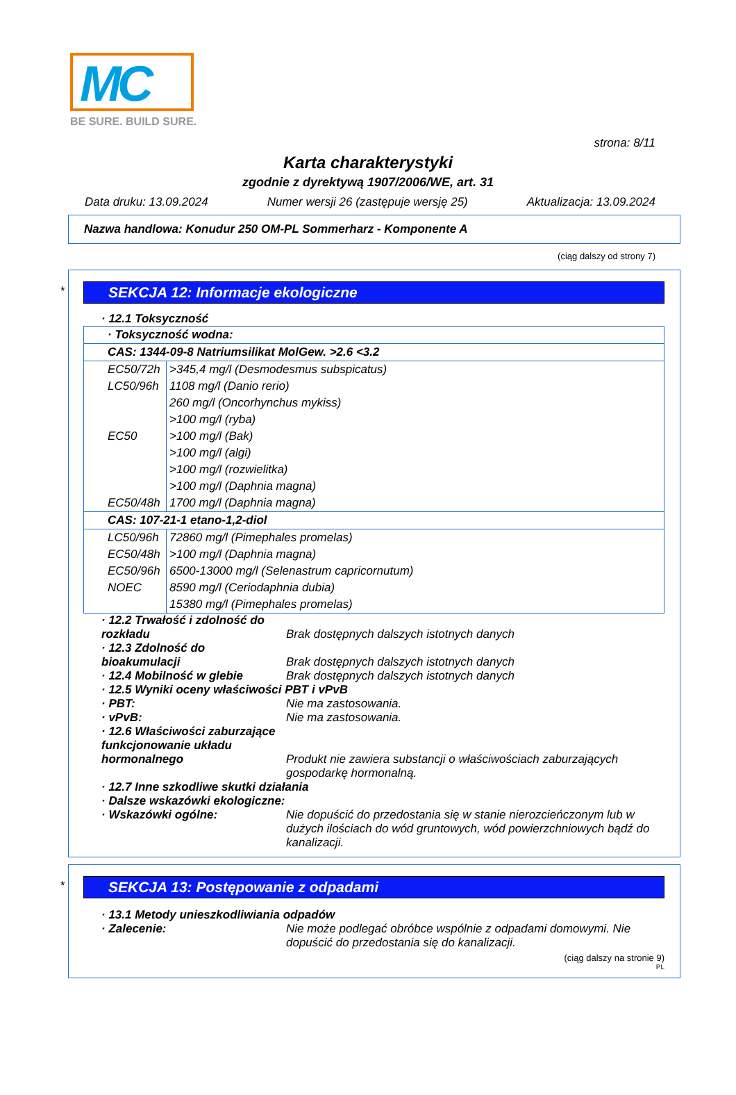MC
BE SURE. BUILD SURE.
strona: 8/11
Karta charakterystyki
zgodnie z dyrektywą 1907/2006/WE, art. 31
Data druku: 13.09.2024 Numer wersji 26 (zastępuje wersję 25) Aktualizacja: 13.09.2024
Nazwa handlowa: Konudur 250 OM-PL Sommerharz - Komponente A
(ciąg dalszy od strony 7)
*
SEKCJA 12: Informacje ekologiczne
· 12.1 Toksyczność
| · Toksyczność wodna: | |
| CAS: 1344-09-8 Natriumsilikat MolGew. >2.6 <3.2 | |
| EC50/72h | >345,4 mg/l (Desmodesmus subspicatus) |
| LC50/96h | 1108 mg/l (Danio rerio) |
| | 260 mg/l (Oncorhynchus mykiss) |
| | >100 mg/l (ryba) |
| EC50 | >100 mg/l (Bak) |
| | >100 mg/l (algi) |
| | >100 mg/l (rozwielitka) |
| | >100 mg/l (Daphnia magna) |
| EC50/48h | 1700 mg/l (Daphnia magna) |
| CAS: 107-21-1 etano-1,2-diol | |
| LC50/96h | 72860 mg/l (Pimephales promelas) |
| EC50/48h | >100 mg/l (Daphnia magna) |
| EC50/96h | 6500-13000 mg/l (Selenastrum capricornutum) |
| NOEC | 8590 mg/l (Ceriodaphnia dubia) |
| | 15380 mg/l (Pimephales promelas) |
· 12.2 Trwałość i zdolność do rozkładu
Brak dostępnych dalszych istotnych danych · 12.3 Zdolność do bioakumulacji
Brak dostępnych dalszych istotnych danych · 12.4 Mobilność w glebie Brak dostępnych dalszych istotnych danych · 12.5 Wyniki oceny właściwości PBT i vPvB · PBT: Nie ma zastosowania. · vPvB: Nie ma zastosowania. · 12.6 Właściwości zaburzające funkcjonowanie układu hormonalnego
Produkt nie zawiera substancji o właściwościach zaburzających gospodarkę hormonalną. · 12.7 Inne szkodliwe skutki działania · Dalsze wskazówki ekologiczne: · Wskazówki ogólne: Nie dopuścić do przedostania się w stanie nierozcieńczonym lub w dużych ilościach do wód gruntowych, wód powierzchniowych bądź do kanalizacji.
*
SEKCJA 13: Postępowanie z odpadami
· 13.1 Metody unieszkodliwiania odpadów · Zalecenie: Nie może podlegać obróbce wspólnie z odpadami domowymi. Nie dopuścić do przedostania się do kanalizacji.
(ciąg dalszy na stronie 9)
PL